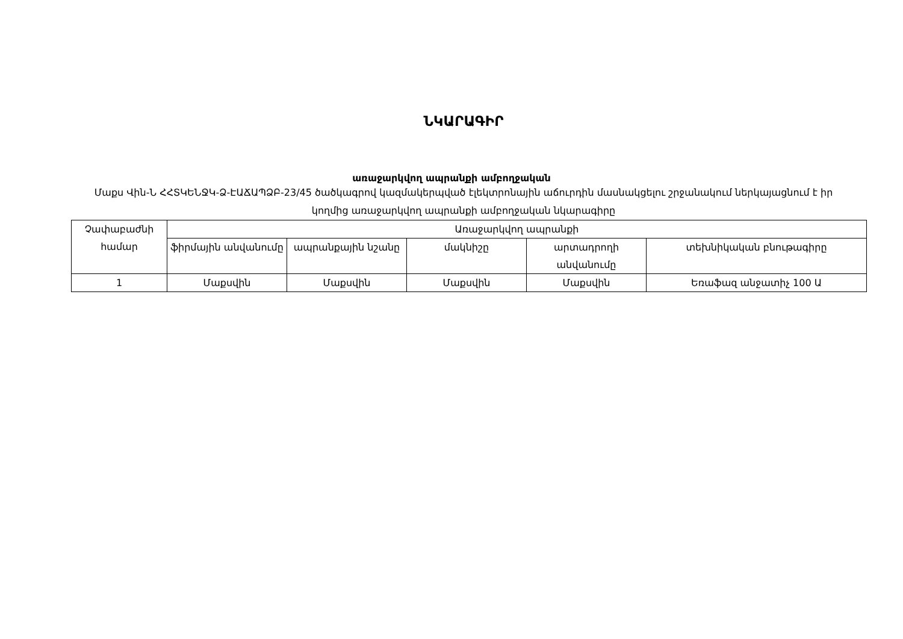ՆԿԱՐԱԳԻՐ
առաջարկվող ապրանքի ամբողջական
Մաքս Վին-Ն ՀՀՏԿԵՆՋԿ-Ձ-ԷԱՃԱՊՁԲ-23/45 ծածկագրով կազմակերպված էլեկտրոնային աճուրդին մասնակցելու շրջանակում ներկայացնում է իր կողմից առաջարկվող ապրանքի ամբողջական նկարագիրը
| Չափաբաժնի համար | Առաջարկվող ապրանքի | | | | |
| | ֆիրմային անվանումը | ապրանքային նշանը | մակնիշը | արտադրողի անվանումը | տեխնիկական բնութագիրը |
| 1 | Մաքսվին | Մաքսվին | Մաքսվին | Մաքսվին | Եռաֆազ անջատիչ 100 Ա |